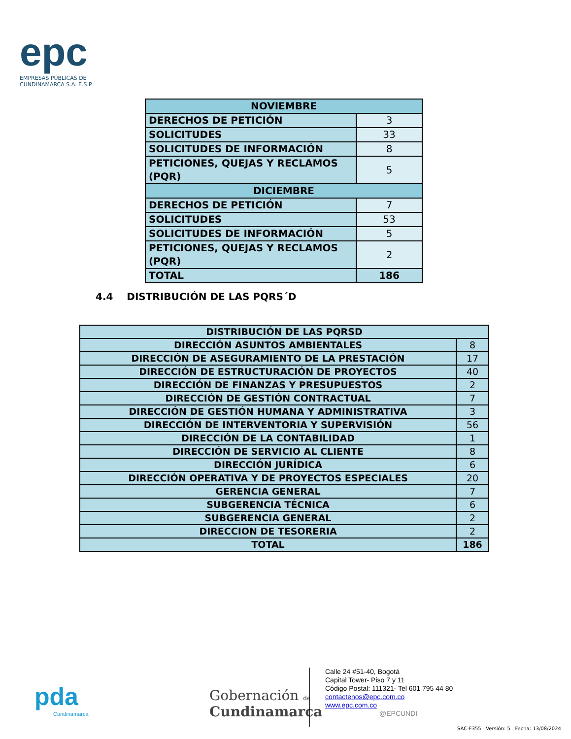epc
EMPRESAS PÚBLICAS DE
CUNDINAMARCA S.A. E.S.P.
| NOVIEMBRE | |
| --- | --- |
| DERECHOS DE PETICIÓN | 3 |
| SOLICITUDES | 33 |
| SOLICITUDES DE INFORMACIÓN | 8 |
| PETICIONES, QUEJAS Y RECLAMOS (PQR) | 5 |
| DICIEMBRE | |
| DERECHOS DE PETICIÓN | 7 |
| SOLICITUDES | 53 |
| SOLICITUDES DE INFORMACIÓN | 5 |
| PETICIONES, QUEJAS Y RECLAMOS (PQR) | 2 |
| TOTAL | 186 |
4.4 DISTRIBUCIÓN DE LAS PQRS´D
| DISTRIBUCIÓN DE LAS PQRSD | |
| DIRECCIÓN ASUNTOS AMBIENTALES | 8 |
| DIRECCIÓN DE ASEGURAMIENTO DE LA PRESTACIÓN | 17 |
| DIRECCIÓN DE ESTRUCTURACIÓN DE PROYECTOS | 40 |
| DIRECCIÓN DE FINANZAS Y PRESUPUESTOS | 2 |
| DIRECCIÓN DE GESTIÓN CONTRACTUAL | 7 |
| DIRECCIÓN DE GESTIÓN HUMANA Y ADMINISTRATIVA | 3 |
| DIRECCIÓN DE INTERVENTORIA Y SUPERVISIÓN | 56 |
| DIRECCIÓN DE LA CONTABILIDAD | 1 |
| DIRECCIÓN DE SERVICIO AL CLIENTE | 8 |
| DIRECCIÓN JURÍDICA | 6 |
| DIRECCIÓN OPERATIVA Y DE PROYECTOS ESPECIALES | 20 |
| GERENCIA GENERAL | 7 |
| SUBGERENCIA TÉCNICA | 6 |
| SUBGERENCIA GENERAL | 2 |
| DIRECCION DE TESORERIA | 2 |
| TOTAL | 186 |
pda
Cundinamarca
Gobernación de
Cundinamarca
Calle 24 #51-40, Bogotá
Capital Tower- Piso 7 y 11
Código Postal: 111321- Tel 601 795 44 80
contactenos@epc.com.co
www.epc.com.co
@EPCUNDI
SAC-F355 Versión: 5 Fecha: 13/08/2024